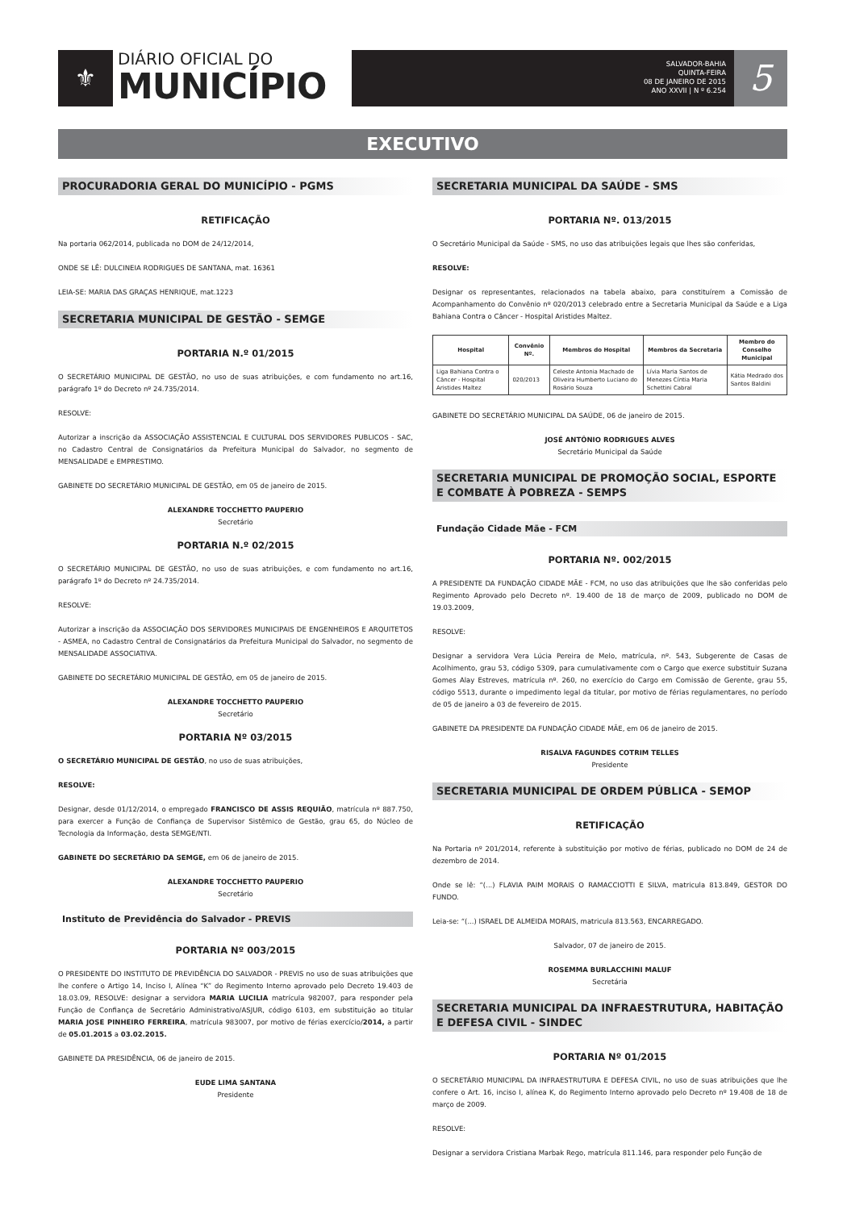⚜
DIÁRIO OFICIAL DO
MUNICÍPIO
SALVADOR-BAHIA
QUINTA-FEIRA
08 DE JANEIRO DE 2015
ANO XXVII | N º 6.254
5
EXECUTIVO
PROCURADORIA GERAL DO MUNICÍPIO - PGMS
RETIFICAÇÃO
Na portaria 062/2014, publicada no DOM de 24/12/2014,
ONDE SE LÊ: DULCINEIA RODRIGUES DE SANTANA, mat. 16361
LEIA-SE: MARIA DAS GRAÇAS HENRIQUE, mat.1223
SECRETARIA MUNICIPAL DE GESTÃO - SEMGE
PORTARIA N.º 01/2015
O SECRETÁRIO MUNICIPAL DE GESTÃO, no uso de suas atribuições, e com fundamento no art.16, parágrafo 1º do Decreto nº 24.735/2014.
RESOLVE:
Autorizar a inscrição da ASSOCIAÇÃO ASSISTENCIAL E CULTURAL DOS SERVIDORES PUBLICOS - SAC, no Cadastro Central de Consignatários da Prefeitura Municipal do Salvador, no segmento de MENSALIDADE e EMPRESTIMO.
GABINETE DO SECRETÁRIO MUNICIPAL DE GESTÃO, em 05 de janeiro de 2015.
ALEXANDRE TOCCHETTO PAUPERIO
Secretário
PORTARIA N.º 02/2015
O SECRETÁRIO MUNICIPAL DE GESTÃO, no uso de suas atribuições, e com fundamento no art.16, parágrafo 1º do Decreto nº 24.735/2014.
RESOLVE:
Autorizar a inscrição da ASSOCIAÇÃO DOS SERVIDORES MUNICIPAIS DE ENGENHEIROS E ARQUITETOS - ASMEA, no Cadastro Central de Consignatários da Prefeitura Municipal do Salvador, no segmento de MENSALIDADE ASSOCIATIVA.
GABINETE DO SECRETÁRIO MUNICIPAL DE GESTÃO, em 05 de janeiro de 2015.
ALEXANDRE TOCCHETTO PAUPERIO
Secretário
PORTARIA Nº 03/2015
O SECRETÁRIO MUNICIPAL DE GESTÃO, no uso de suas atribuições,
RESOLVE:
Designar, desde 01/12/2014, o empregado FRANCISCO DE ASSIS REQUIÃO, matrícula nº 887.750, para exercer a Função de Confiança de Supervisor Sistêmico de Gestão, grau 65, do Núcleo de Tecnologia da Informação, desta SEMGE/NTI.
GABINETE DO SECRETÁRIO DA SEMGE, em 06 de janeiro de 2015.
ALEXANDRE TOCCHETTO PAUPERIO
Secretário
Instituto de Previdência do Salvador - PREVIS
PORTARIA Nº 003/2015
O PRESIDENTE DO INSTITUTO DE PREVIDÊNCIA DO SALVADOR - PREVIS no uso de suas atribuições que lhe confere o Artigo 14, Inciso I, Alínea “K” do Regimento Interno aprovado pelo Decreto 19.403 de 18.03.09, RESOLVE: designar a servidora MARIA LUCILIA matrícula 982007, para responder pela Função de Confiança de Secretário Administrativo/ASJUR, código 6103, em substituição ao titular MARIA JOSE PINHEIRO FERREIRA, matrícula 983007, por motivo de férias exercício/2014, a partir de 05.01.2015 a 03.02.2015.
GABINETE DA PRESIDÊNCIA, 06 de janeiro de 2015.
EUDE LIMA SANTANA
Presidente
SECRETARIA MUNICIPAL DA SAÚDE - SMS
PORTARIA Nº. 013/2015
O Secretário Municipal da Saúde - SMS, no uso das atribuições legais que lhes são conferidas,
RESOLVE:
Designar os representantes, relacionados na tabela abaixo, para constituírem a Comissão de Acompanhamento do Convênio nº 020/2013 celebrado entre a Secretaria Municipal da Saúde e a Liga Bahiana Contra o Câncer - Hospital Aristides Maltez.
| Hospital | Convênio Nº. | Membros do Hospital | Membros da Secretaria | Membro do Conselho Municipal |
| --- | --- | --- | --- | --- |
| Liga Bahiana Contra o Câncer - Hospital Aristides Maltez | 020/2013 | Celeste Antonia Machado de Oliveira Humberto Luciano do Rosário Souza | Lívia Maria Santos de Menezes Cíntia Maria Schettini Cabral | Kátia Medrado dos Santos Baldini |
GABINETE DO SECRETÁRIO MUNICIPAL DA SAÚDE, 06 de janeiro de 2015.
JOSÉ ANTÔNIO RODRIGUES ALVES
Secretário Municipal da Saúde
SECRETARIA MUNICIPAL DE PROMOÇÃO SOCIAL, ESPORTE E COMBATE À POBREZA - SEMPS
Fundação Cidade Mãe - FCM
PORTARIA Nº. 002/2015
A PRESIDENTE DA FUNDAÇÃO CIDADE MÃE - FCM, no uso das atribuições que lhe são conferidas pelo Regimento Aprovado pelo Decreto nº. 19.400 de 18 de março de 2009, publicado no DOM de 19.03.2009,
RESOLVE:
Designar a servidora Vera Lúcia Pereira de Melo, matrícula, nº. 543, Subgerente de Casas de Acolhimento, grau 53, código 5309, para cumulativamente com o Cargo que exerce substituir Suzana Gomes Alay Estreves, matrícula nº. 260, no exercício do Cargo em Comissão de Gerente, grau 55, código 5513, durante o impedimento legal da titular, por motivo de férias regulamentares, no período de 05 de janeiro a 03 de fevereiro de 2015.
GABINETE DA PRESIDENTE DA FUNDAÇÃO CIDADE MÃE, em 06 de janeiro de 2015.
RISALVA FAGUNDES COTRIM TELLES
Presidente
SECRETARIA MUNICIPAL DE ORDEM PÚBLICA - SEMOP
RETIFICAÇÃO
Na Portaria nº 201/2014, referente à substituição por motivo de férias, publicado no DOM de 24 de dezembro de 2014.
Onde se lê: “(...) FLAVIA PAIM MORAIS O RAMACCIOTTI E SILVA, matricula 813.849, GESTOR DO FUNDO.
Leia-se: “(...) ISRAEL DE ALMEIDA MORAIS, matricula 813.563, ENCARREGADO.
Salvador, 07 de janeiro de 2015.
ROSEMMA BURLACCHINI MALUF
Secretária
SECRETARIA MUNICIPAL DA INFRAESTRUTURA, HABITAÇÃO E DEFESA CIVIL - SINDEC
PORTARIA Nº 01/2015
O SECRETÁRIO MUNICIPAL DA INFRAESTRUTURA E DEFESA CIVIL, no uso de suas atribuições que lhe confere o Art. 16, inciso I, alínea K, do Regimento Interno aprovado pelo Decreto nº 19.408 de 18 de março de 2009.
RESOLVE:
Designar a servidora Cristiana Marbak Rego, matrícula 811.146, para responder pelo Função de